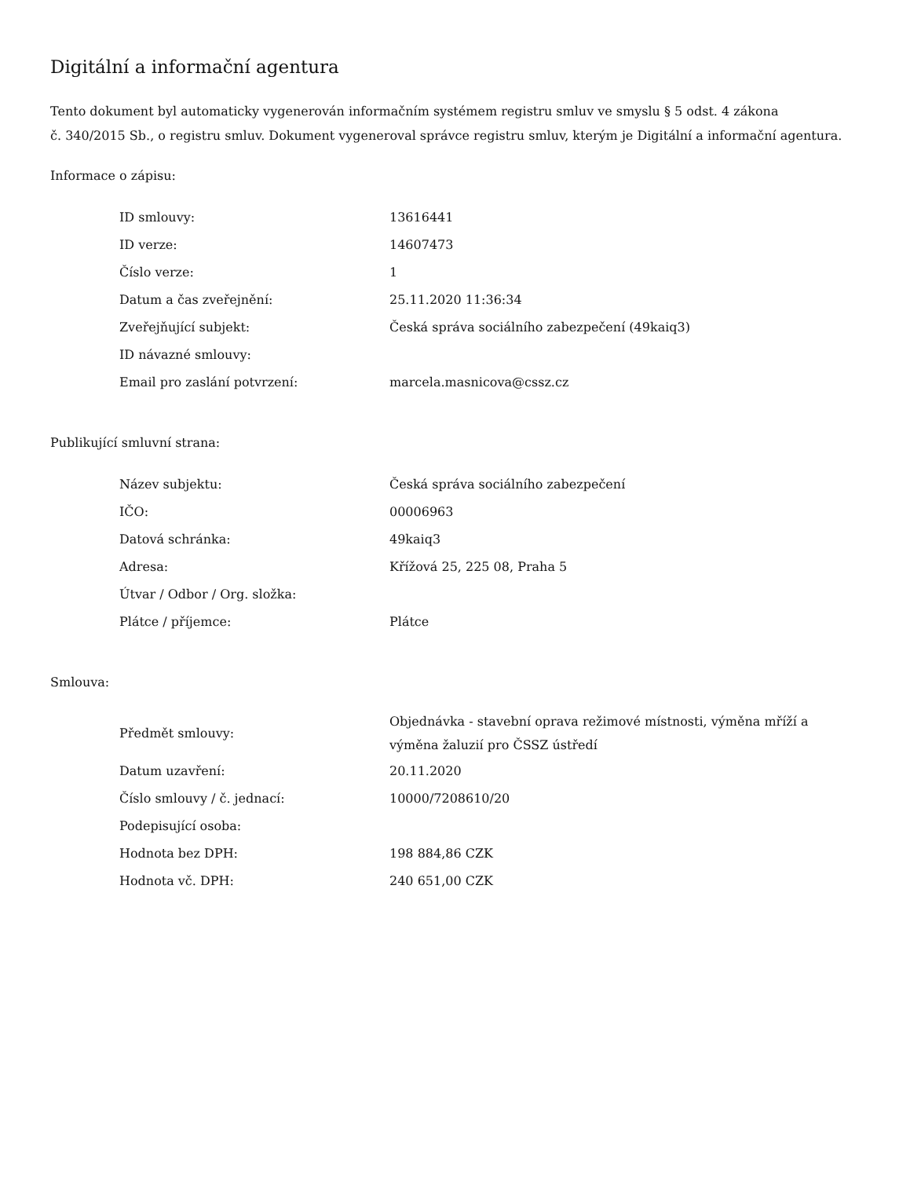Digitální a informační agentura
Tento dokument byl automaticky vygenerován informačním systémem registru smluv ve smyslu § 5 odst. 4 zákona
č. 340/2015 Sb., o registru smluv. Dokument vygeneroval správce registru smluv, kterým je Digitální a informační agentura.
Informace o zápisu:
| ID smlouvy: | 13616441 |
| ID verze: | 14607473 |
| Číslo verze: | 1 |
| Datum a čas zveřejnění: | 25.11.2020 11:36:34 |
| Zveřejňující subjekt: | Česká správa sociálního zabezpečení (49kaiq3) |
| ID návazné smlouvy: | |
| Email pro zaslání potvrzení: | marcela.masnicova@cssz.cz |
Publikující smluvní strana:
| Název subjektu: | Česká správa sociálního zabezpečení |
| IČO: | 00006963 |
| Datová schránka: | 49kaiq3 |
| Adresa: | Křížová 25, 225 08, Praha 5 |
| Útvar / Odbor / Org. složka: | |
| Plátce / příjemce: | Plátce |
Smlouva:
| Předmět smlouvy: | Objednávka - stavební oprava režimové místnosti, výměna mříží a výměna žaluzií pro ČSSZ ústředí |
| Datum uzavření: | 20.11.2020 |
| Číslo smlouvy / č. jednací: | 10000/7208610/20 |
| Podepisující osoba: | |
| Hodnota bez DPH: | 198 884,86 CZK |
| Hodnota vč. DPH: | 240 651,00 CZK |